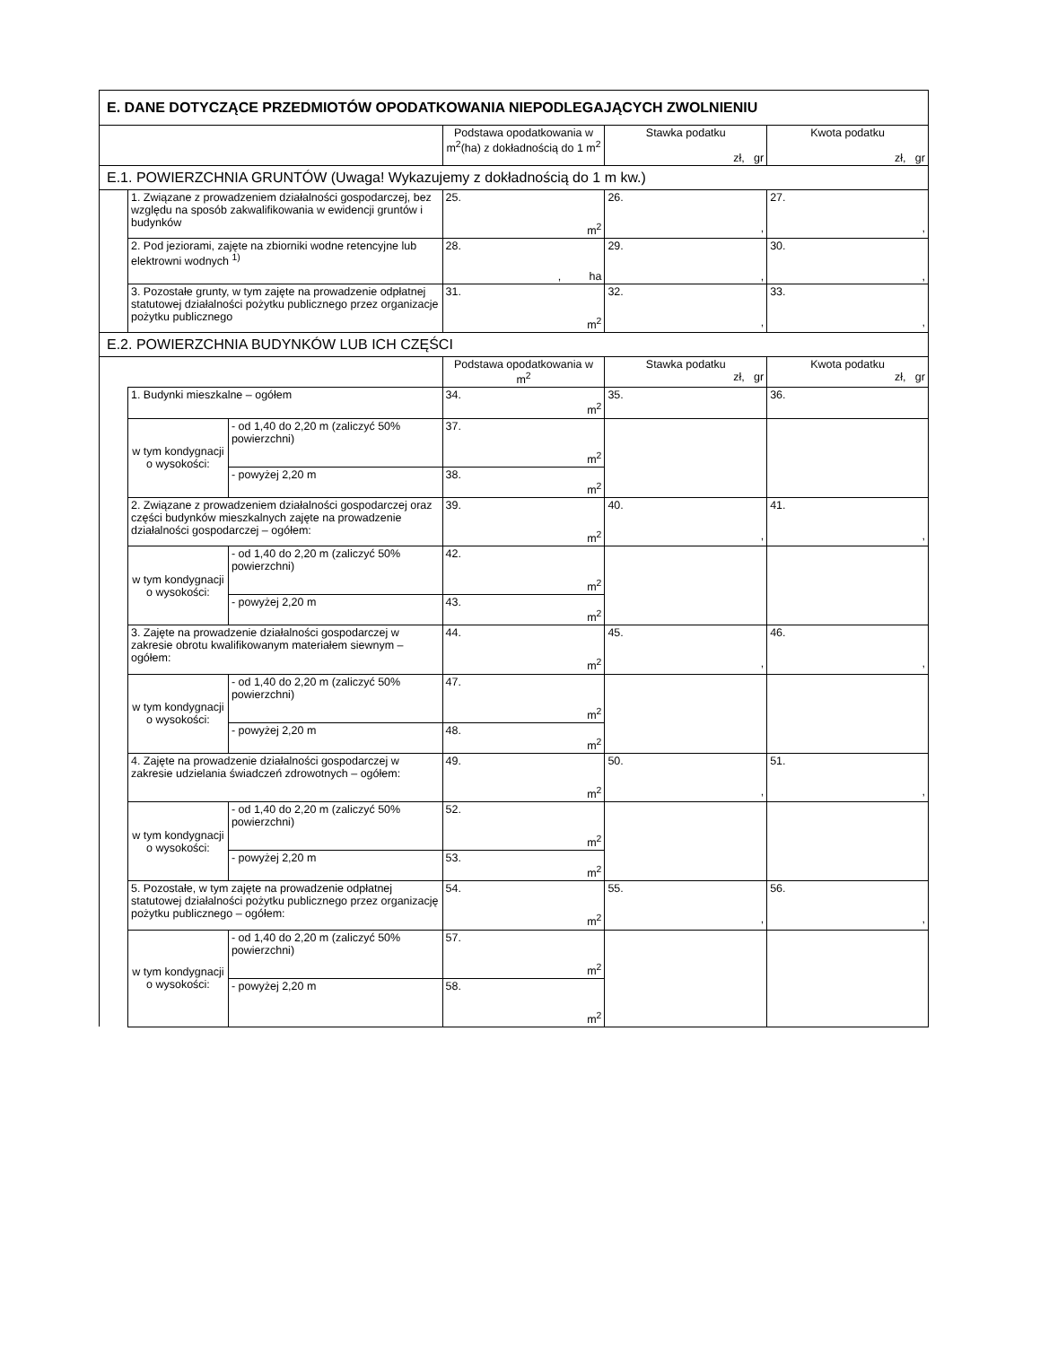| E. DANE DOTYCZĄCE PRZEDMIOTÓW OPODATKOWANIA NIEPODLEGAJĄCYCH ZWOLNIENIU | | | | | |
| | | | Podstawa opodatkowania w m<sup>2</sup>(ha) z dokładnością do 1 m<sup>2</sup> | Stawka podatku zł, gr | Kwota podatku zł, gr |
| E.1. POWIERZCHNIA GRUNTÓW (Uwaga! Wykazujemy z dokładnością do 1 m kw.) | | | | | |
| | 1. Związane z prowadzeniem działalności gospodarczej, bez względu na sposób zakwalifikowania w ewidencji gruntów i budynków | | 25. m<sup>2</sup> | 26. , | 27. , |
| | 2. Pod jeziorami, zajęte na zbiorniki wodne retencyjne lub elektrowni wodnych <sup>1)</sup> | | 28. , ha | 29. , | 30. , |
| | 3. Pozostałe grunty, w tym zajęte na prowadzenie odpłatnej statutowej działalności pożytku publicznego przez organizacje pożytku publicznego | | 31. m<sup>2</sup> | 32. , | 33. , |
| E.2. POWIERZCHNIA BUDYNKÓW LUB ICH CZĘŚCI | | | | | |
| | | | Podstawa opodatkowania w m<sup>2</sup> | Stawka podatku zł, gr | Kwota podatku zł, gr |
| | 1. Budynki mieszkalne – ogółem | | 34. m<sup>2</sup> | 35. | 36. |
| | w tym kondygnacji o wysokości: | - od 1,40 do 2,20 m (zaliczyć 50% powierzchni) | 37. m<sup>2</sup> | | |
| | | - powyżej 2,20 m | 38. m<sup>2</sup> | | |
| | 2. Związane z prowadzeniem działalności gospodarczej oraz części budynków mieszkalnych zajęte na prowadzenie działalności gospodarczej – ogółem: | | 39. m<sup>2</sup> | 40. , | 41. , |
| | w tym kondygnacji o wysokości: | - od 1,40 do 2,20 m (zaliczyć 50% powierzchni) | 42. m<sup>2</sup> | | |
| | | - powyżej 2,20 m | 43. m<sup>2</sup> | | |
| | 3. Zajęte na prowadzenie działalności gospodarczej w zakresie obrotu kwalifikowanym materiałem siewnym – ogółem: | | 44. m<sup>2</sup> | 45. , | 46. , |
| | w tym kondygnacji o wysokości: | - od 1,40 do 2,20 m (zaliczyć 50% powierzchni) | 47. m<sup>2</sup> | | |
| | | - powyżej 2,20 m | 48. m<sup>2</sup> | | |
| | 4. Zajęte na prowadzenie działalności gospodarczej w zakresie udzielania świadczeń zdrowotnych – ogółem: | | 49. m<sup>2</sup> | 50. , | 51. , |
| | w tym kondygnacji o wysokości: | - od 1,40 do 2,20 m (zaliczyć 50% powierzchni) | 52. m<sup>2</sup> | | |
| | | - powyżej 2,20 m | 53. m<sup>2</sup> | | |
| | 5. Pozostałe, w tym zajęte na prowadzenie odpłatnej statutowej działalności pożytku publicznego przez organizację pożytku publicznego – ogółem: | | 54. m<sup>2</sup> | 55. , | 56. , |
| | w tym kondygnacji o wysokości: | - od 1,40 do 2,20 m (zaliczyć 50% powierzchni) | 57. m<sup>2</sup> | | |
| | | - powyżej 2,20 m | 58. m<sup>2</sup> | | |